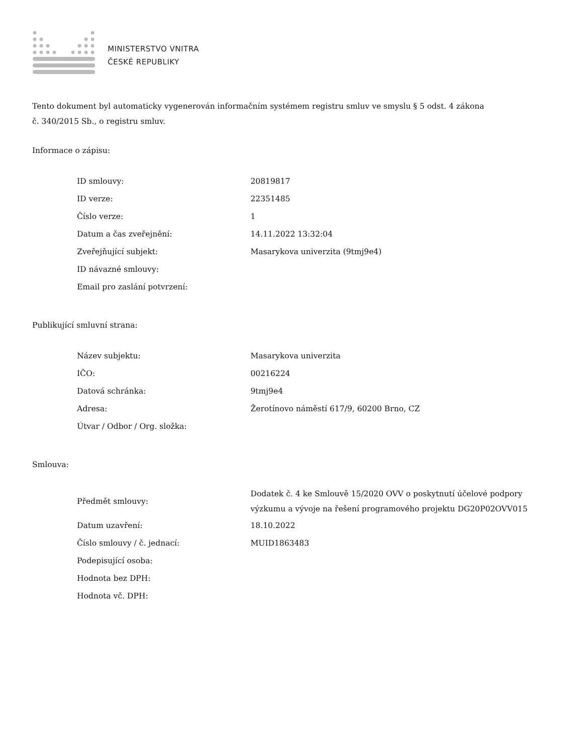MINISTERSTVO VNITRA
ČESKÉ REPUBLIKY
Tento dokument byl automaticky vygenerován informačním systémem registru smluv ve smyslu § 5 odst. 4 zákona
č. 340/2015 Sb., o registru smluv.
Informace o zápisu:
| ID smlouvy: | 20819817 |
| ID verze: | 22351485 |
| Číslo verze: | 1 |
| Datum a čas zveřejnění: | 14.11.2022 13:32:04 |
| Zveřejňující subjekt: | Masarykova univerzita (9tmj9e4) |
| ID návazné smlouvy: | |
| Email pro zaslání potvrzení: | |
Publikující smluvní strana:
| Název subjektu: | Masarykova univerzita |
| IČO: | 00216224 |
| Datová schránka: | 9tmj9e4 |
| Adresa: | Žerotínovo náměstí 617/9, 60200 Brno, CZ |
| Útvar / Odbor / Org. složka: | |
Smlouva:
| Předmět smlouvy: | Dodatek č. 4 ke Smlouvě 15/2020 OVV o poskytnutí účelové podpory výzkumu a vývoje na řešení programového projektu DG20P02OVV015 |
| Datum uzavření: | 18.10.2022 |
| Číslo smlouvy / č. jednací: | MUID1863483 |
| Podepisující osoba: | |
| Hodnota bez DPH: | |
| Hodnota vč. DPH: | |